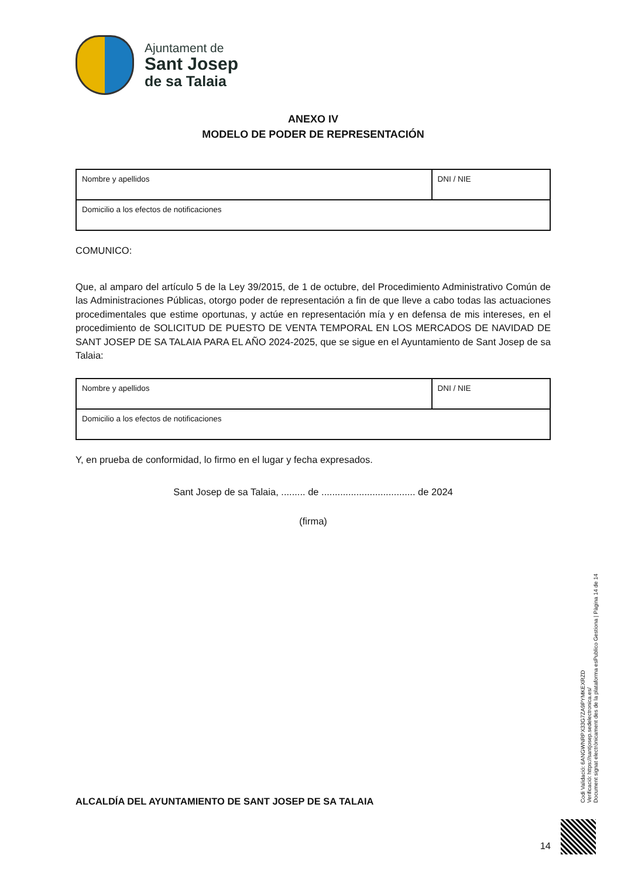Ajuntament de
Sant Josep
de sa Talaia
ANEXO IV
MODELO DE PODER DE REPRESENTACIÓN
| Nombre y apellidos | DNI / NIE |
| Domicilio a los efectos de notificaciones | |
COMUNICO:
Que, al amparo del artículo 5 de la Ley 39/2015, de 1 de octubre, del Procedimiento Administrativo Común de las Administraciones Públicas, otorgo poder de representación a fin de que lleve a cabo todas las actuaciones procedimentales que estime oportunas, y actúe en representación mía y en defensa de mis intereses, en el procedimiento de SOLICITUD DE PUESTO DE VENTA TEMPORAL EN LOS MERCADOS DE NAVIDAD DE SANT JOSEP DE SA TALAIA PARA EL AÑO 2024-2025, que se sigue en el Ayuntamiento de Sant Josep de sa Talaia:
| Nombre y apellidos | DNI / NIE |
| Domicilio a los efectos de notificaciones | |
Y, en prueba de conformidad, lo firmo en el lugar y fecha expresados.
Sant Josep de sa Talaia, ......... de ................................... de 2024
(firma)
ALCALDÍA DEL AYUNTAMIENTO DE SANT JOSEP DE SA TALAIA
14
Codi Validació: 6ANGWNRPX33G7ZA9PYMKEXRZD
Verificació: https://santjosep.sedelectronica.es/
Document signat electrònicament des de la plataforma esPublico Gestiona | Pàgina 14 de 14